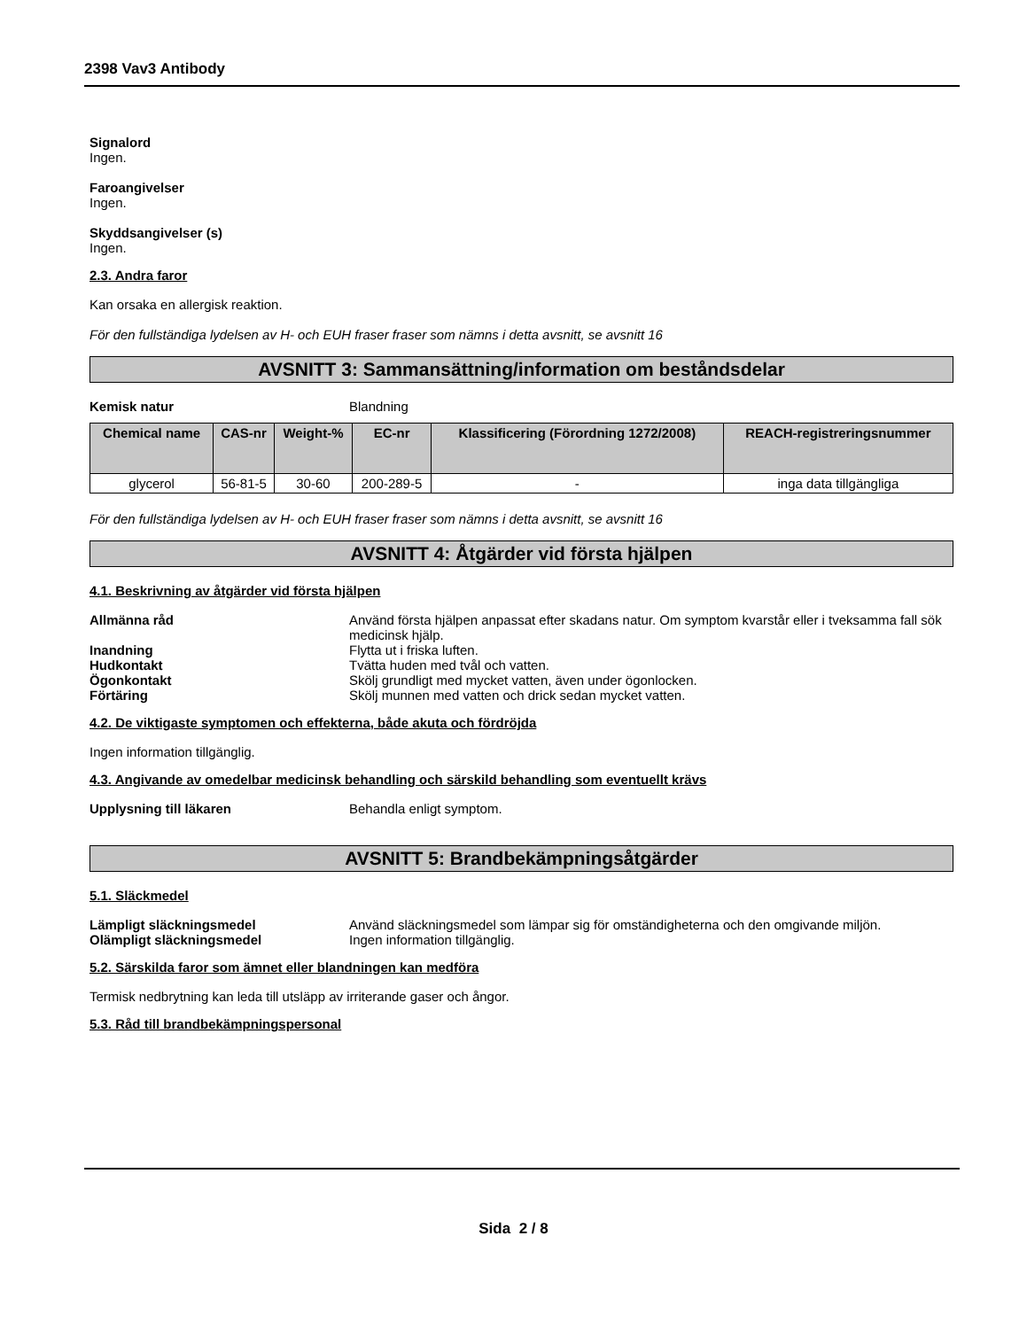2398 Vav3 Antibody
Signalord
Ingen.
Faroangivelser
Ingen.
Skyddsangivelser (s)
Ingen.
2.3. Andra faror
Kan orsaka en allergisk reaktion.
För den fullständiga lydelsen av H- och EUH fraser fraser som nämns i detta avsnitt, se avsnitt 16
AVSNITT 3: Sammansättning/information om beståndsdelar
Kemisk natur Blandning
| Chemical name | CAS-nr | Weight-% | EC-nr | Klassificering (Förordning 1272/2008) | REACH-registreringsnummer |
| --- | --- | --- | --- | --- | --- |
| glycerol | 56-81-5 | 30-60 | 200-289-5 | - | inga data tillgängliga |
För den fullständiga lydelsen av H- och EUH fraser fraser som nämns i detta avsnitt, se avsnitt 16
AVSNITT 4: Åtgärder vid första hjälpen
4.1. Beskrivning av åtgärder vid första hjälpen
Allmänna råd Använd första hjälpen anpassat efter skadans natur. Om symptom kvarstår eller i tveksamma fall sök medicinsk hjälp.
Inandning Flytta ut i friska luften.
Hudkontakt Tvätta huden med tvål och vatten.
Ögonkontakt Skölj grundligt med mycket vatten, även under ögonlocken.
Förtäring Skölj munnen med vatten och drick sedan mycket vatten.
4.2. De viktigaste symptomen och effekterna, både akuta och fördröjda
Ingen information tillgänglig.
4.3. Angivande av omedelbar medicinsk behandling och särskild behandling som eventuellt krävs
Upplysning till läkaren Behandla enligt symptom.
AVSNITT 5: Brandbekämpningsåtgärder
5.1. Släckmedel
Lämpligt släckningsmedel Använd släckningsmedel som lämpar sig för omständigheterna och den omgivande miljön.
Olämpligt släckningsmedel Ingen information tillgänglig.
5.2. Särskilda faror som ämnet eller blandningen kan medföra
Termisk nedbrytning kan leda till utsläpp av irriterande gaser och ångor.
5.3. Råd till brandbekämpningspersonal
Sida 2 / 8